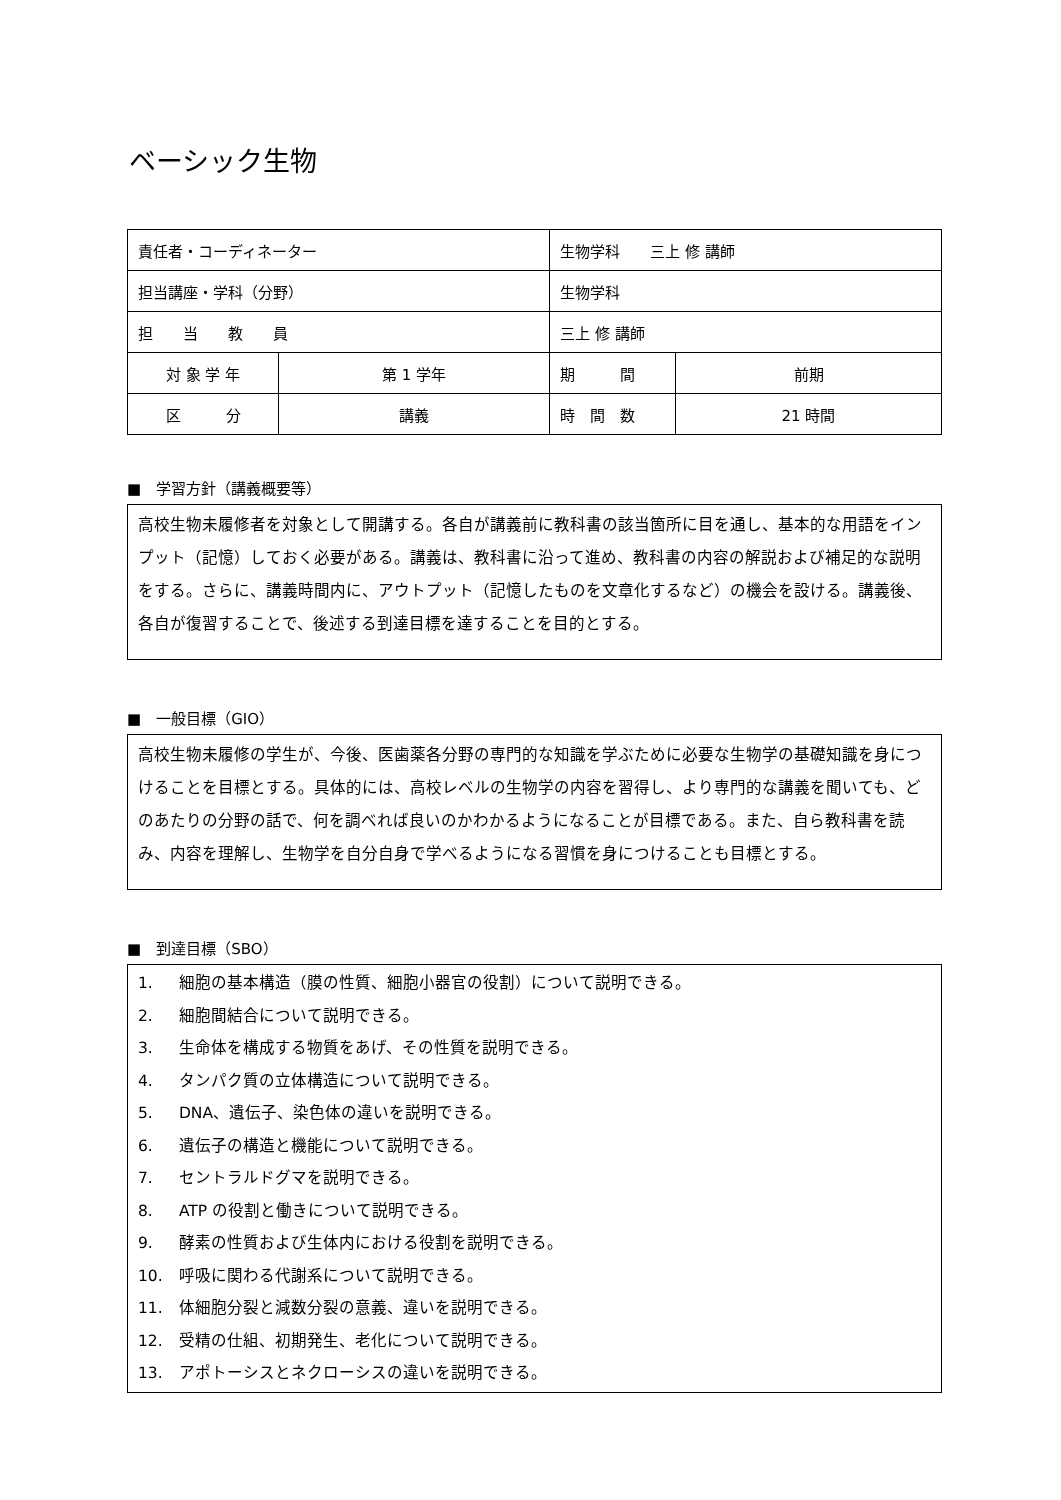ベーシック生物
| 責任者・コーディネーター | | 生物学科 三上 修 講師 | | |
| 担当講座・学科（分野） | | 生物学科 | | |
| 担 当 教 員 | | 三上 修 講師 | | |
| 対 象 学 年 | 第 1 学年 | | 期 間 | 前期 |
| 区 分 | 講義 | | 時 間 数 | 21 時間 |
■　学習方針（講義概要等）
高校生物未履修者を対象として開講する。各自が講義前に教科書の該当箇所に目を通し、基本的な用語をインプット（記憶）しておく必要がある。講義は、教科書に沿って進め、教科書の内容の解説および補足的な説明をする。さらに、講義時間内に、アウトプット（記憶したものを文章化するなど）の機会を設ける。講義後、各自が復習することで、後述する到達目標を達することを目的とする。
■　一般目標（GIO）
高校生物未履修の学生が、今後、医歯薬各分野の専門的な知識を学ぶために必要な生物学の基礎知識を身につけることを目標とする。具体的には、高校レベルの生物学の内容を習得し、より専門的な講義を聞いても、どのあたりの分野の話で、何を調べれば良いのかわかるようになることが目標である。また、自ら教科書を読み、内容を理解し、生物学を自分自身で学べるようになる習慣を身につけることも目標とする。
■　到達目標（SBO）
1. 細胞の基本構造（膜の性質、細胞小器官の役割）について説明できる。
2. 細胞間結合について説明できる。
3. 生命体を構成する物質をあげ、その性質を説明できる。
4. タンパク質の立体構造について説明できる。
5. DNA、遺伝子、染色体の違いを説明できる。
6. 遺伝子の構造と機能について説明できる。
7. セントラルドグマを説明できる。
8. ATP の役割と働きについて説明できる。
9. 酵素の性質および生体内における役割を説明できる。
10. 呼吸に関わる代謝系について説明できる。
11. 体細胞分裂と減数分裂の意義、違いを説明できる。
12. 受精の仕組、初期発生、老化について説明できる。
13. アポトーシスとネクローシスの違いを説明できる。